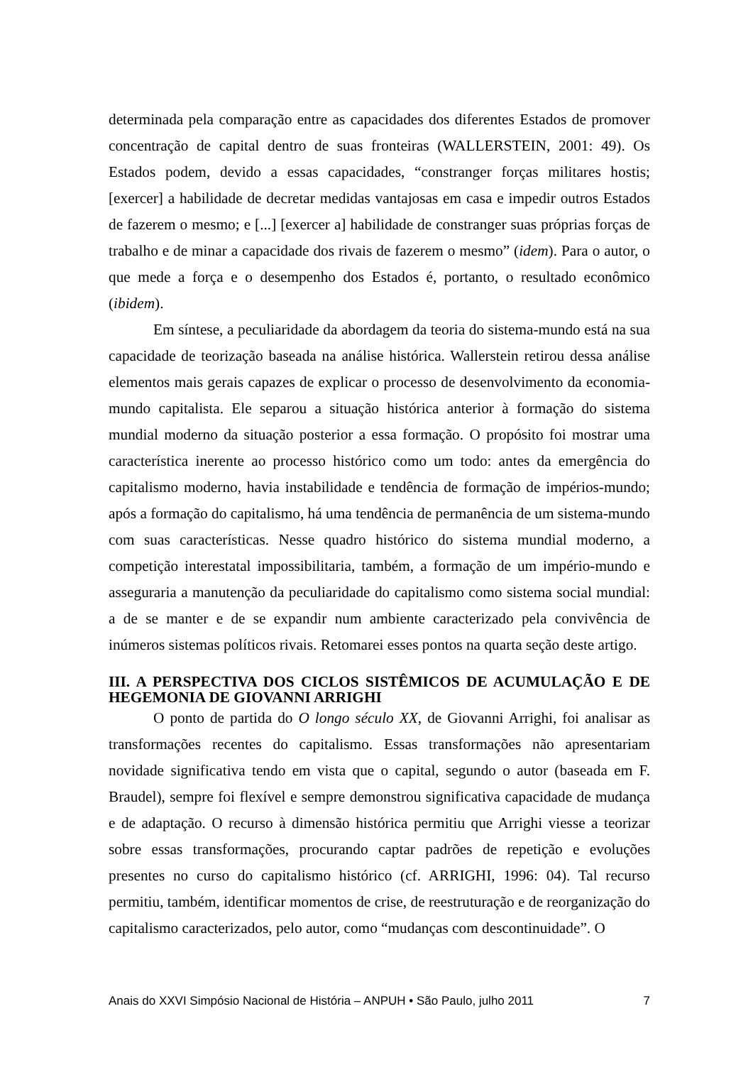determinada pela comparação entre as capacidades dos diferentes Estados de promover concentração de capital dentro de suas fronteiras (WALLERSTEIN, 2001: 49). Os Estados podem, devido a essas capacidades, “constranger forças militares hostis; [exercer] a habilidade de decretar medidas vantajosas em casa e impedir outros Estados de fazerem o mesmo; e [...] [exercer a] habilidade de constranger suas próprias forças de trabalho e de minar a capacidade dos rivais de fazerem o mesmo” (idem). Para o autor, o que mede a força e o desempenho dos Estados é, portanto, o resultado econômico (ibidem).
Em síntese, a peculiaridade da abordagem da teoria do sistema-mundo está na sua capacidade de teorização baseada na análise histórica. Wallerstein retirou dessa análise elementos mais gerais capazes de explicar o processo de desenvolvimento da economia-mundo capitalista. Ele separou a situação histórica anterior à formação do sistema mundial moderno da situação posterior a essa formação. O propósito foi mostrar uma característica inerente ao processo histórico como um todo: antes da emergência do capitalismo moderno, havia instabilidade e tendência de formação de impérios-mundo; após a formação do capitalismo, há uma tendência de permanência de um sistema-mundo com suas características. Nesse quadro histórico do sistema mundial moderno, a competição interestatal impossibilitaria, também, a formação de um império-mundo e asseguraria a manutenção da peculiaridade do capitalismo como sistema social mundial: a de se manter e de se expandir num ambiente caracterizado pela convivência de inúmeros sistemas políticos rivais. Retomarei esses pontos na quarta seção deste artigo.
III. A PERSPECTIVA DOS CICLOS SISTÊMICOS DE ACUMULAÇÃO E DE HEGEMONIA DE GIOVANNI ARRIGHI
O ponto de partida do O longo século XX, de Giovanni Arrighi, foi analisar as transformações recentes do capitalismo. Essas transformações não apresentariam novidade significativa tendo em vista que o capital, segundo o autor (baseada em F. Braudel), sempre foi flexível e sempre demonstrou significativa capacidade de mudança e de adaptação. O recurso à dimensão histórica permitiu que Arrighi viesse a teorizar sobre essas transformações, procurando captar padrões de repetição e evoluções presentes no curso do capitalismo histórico (cf. ARRIGHI, 1996: 04). Tal recurso permitiu, também, identificar momentos de crise, de reestruturação e de reorganização do capitalismo caracterizados, pelo autor, como “mudanças com descontinuidade”. O
Anais do XXVI Simpósio Nacional de História – ANPUH • São Paulo, julho 2011 7